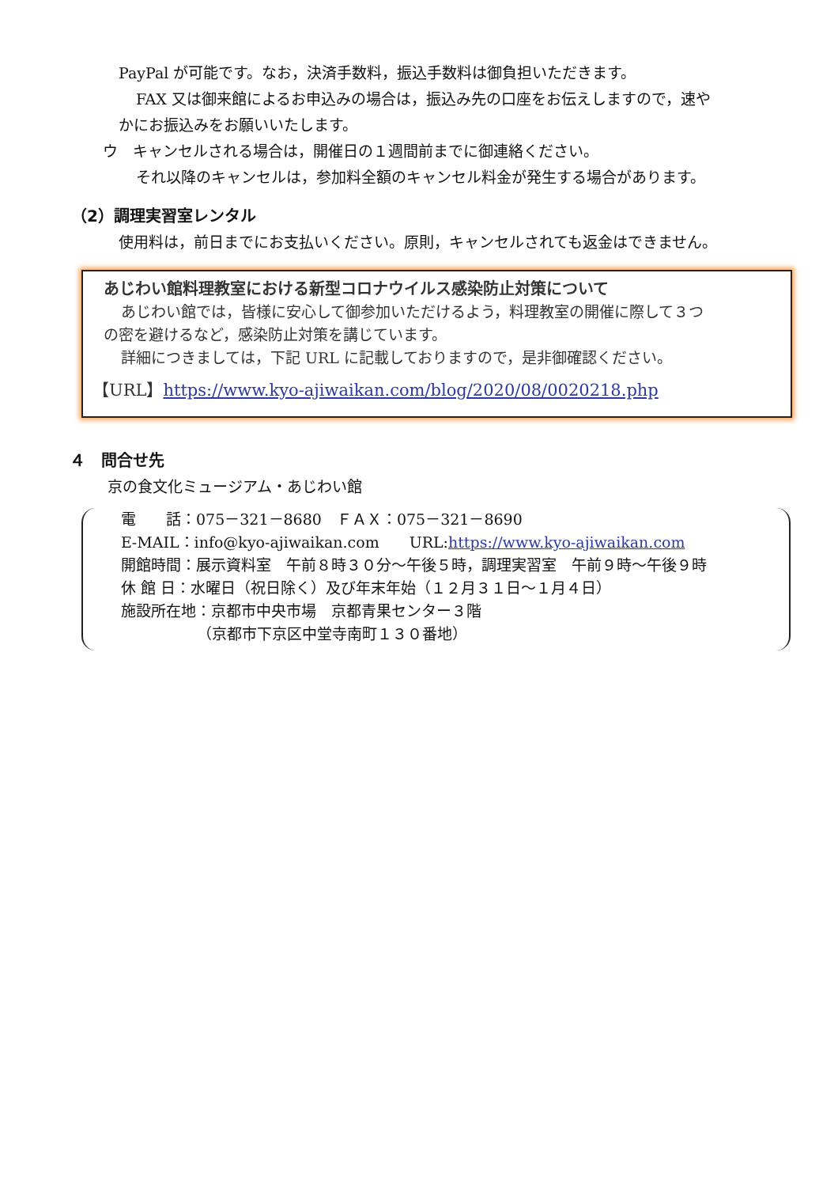PayPal が可能です。なお，決済手数料，振込手数料は御負担いただきます。
FAX 又は御来館によるお申込みの場合は，振込み先の口座をお伝えしますので，速や
かにお振込みをお願いいたします。
ウ　キャンセルされる場合は，開催日の１週間前までに御連絡ください。
それ以降のキャンセルは，参加料全額のキャンセル料金が発生する場合があります。
（2）調理実習室レンタル
使用料は，前日までにお支払いください。原則，キャンセルされても返金はできません。
あじわい館料理教室における新型コロナウイルス感染防止対策について
あじわい館では，皆様に安心して御参加いただけるよう，料理教室の開催に際して３つ
の密を避けるなど，感染防止対策を講じています。
詳細につきましては，下記 URL に記載しておりますので，是非御確認ください。
【URL】https://www.kyo-ajiwaikan.com/blog/2020/08/0020218.php
４　問合せ先
京の食文化ミュージアム・あじわい館
電　　話：075－321－8680　ＦＡＸ：075－321－8690
E‐MAIL：info@kyo-ajiwaikan.com　　URL:https://www.kyo-ajiwaikan.com
開館時間：展示資料室　午前８時３０分～午後５時，調理実習室　午前９時～午後９時
休 館 日：水曜日（祝日除く）及び年末年始（１２月３１日～１月４日）
施設所在地：京都市中央市場　京都青果センター３階
（京都市下京区中堂寺南町１３０番地）